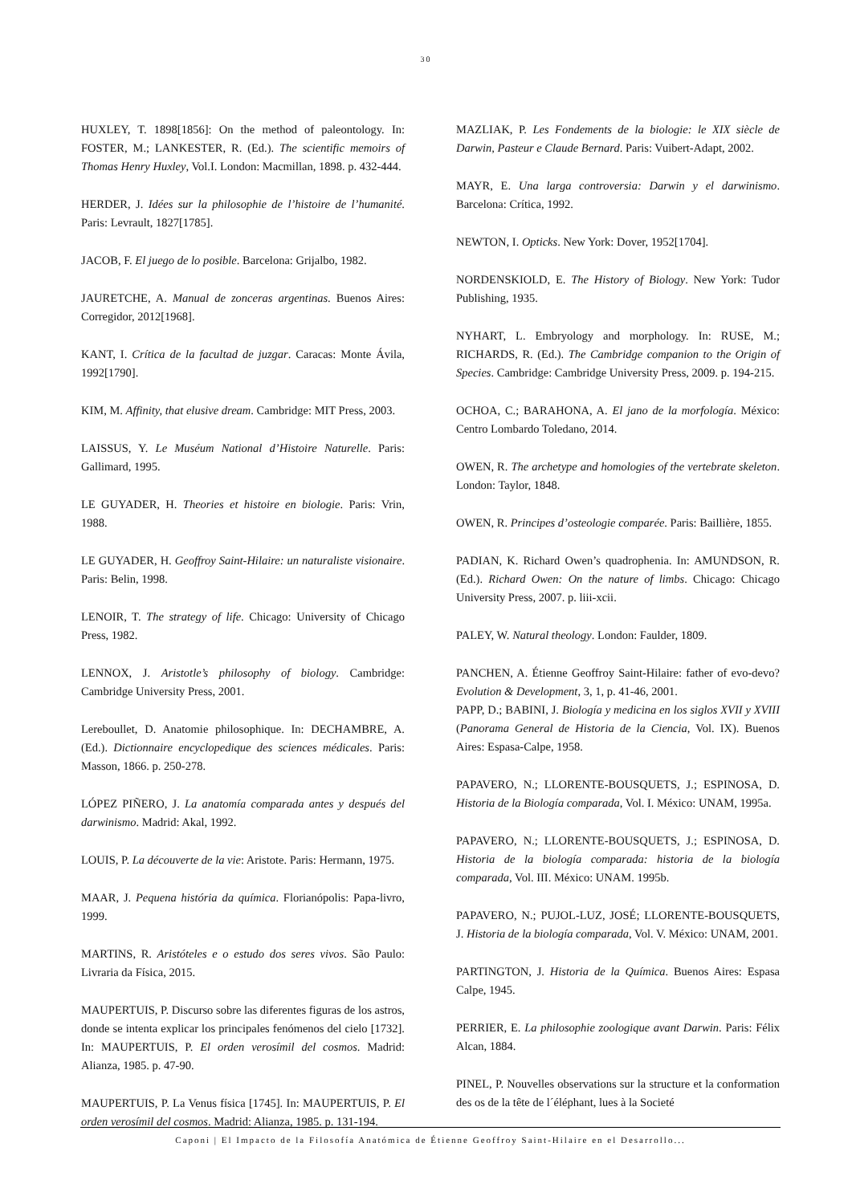30
HUXLEY, T. 1898[1856]: On the method of paleontology. In: FOSTER, M.; LANKESTER, R. (Ed.). The scientific memoirs of Thomas Henry Huxley, Vol.I. London: Macmillan, 1898. p. 432-444.
HERDER, J. Idées sur la philosophie de l’histoire de l’humanité. Paris: Levrault, 1827[1785].
JACOB, F. El juego de lo posible. Barcelona: Grijalbo, 1982.
JAURETCHE, A. Manual de zonceras argentinas. Buenos Aires: Corregidor, 2012[1968].
KANT, I. Crítica de la facultad de juzgar. Caracas: Monte Ávila, 1992[1790].
KIM, M. Affinity, that elusive dream. Cambridge: MIT Press, 2003.
LAISSUS, Y. Le Muséum National d’Histoire Naturelle. Paris: Gallimard, 1995.
LE GUYADER, H. Theories et histoire en biologie. Paris: Vrin, 1988.
LE GUYADER, H. Geoffroy Saint-Hilaire: un naturaliste visionaire. Paris: Belin, 1998.
LENOIR, T. The strategy of life. Chicago: University of Chicago Press, 1982.
LENNOX, J. Aristotle’s philosophy of biology. Cambridge: Cambridge University Press, 2001.
Lereboullet, D. Anatomie philosophique. In: DECHAMBRE, A. (Ed.). Dictionnaire encyclopedique des sciences médicales. Paris: Masson, 1866. p. 250-278.
LÓPEZ PIÑERO, J. La anatomía comparada antes y después del darwinismo. Madrid: Akal, 1992.
LOUIS, P. La découverte de la vie: Aristote. Paris: Hermann, 1975.
MAAR, J. Pequena história da química. Florianópolis: Papa-livro, 1999.
MARTINS, R. Aristóteles e o estudo dos seres vivos. São Paulo: Livraria da Física, 2015.
MAUPERTUIS, P. Discurso sobre las diferentes figuras de los astros, donde se intenta explicar los principales fenómenos del cielo [1732]. In: MAUPERTUIS, P. El orden verosímil del cosmos. Madrid: Alianza, 1985. p. 47-90.
MAUPERTUIS, P. La Venus física [1745]. In: MAUPERTUIS, P. El orden verosímil del cosmos. Madrid: Alianza, 1985. p. 131-194.
MAZLIAK, P. Les Fondements de la biologie: le XIX siècle de Darwin, Pasteur e Claude Bernard. Paris: Vuibert-Adapt, 2002.
MAYR, E. Una larga controversia: Darwin y el darwinismo. Barcelona: Crítica, 1992.
NEWTON, I. Opticks. New York: Dover, 1952[1704].
NORDENSKIOLD, E. The History of Biology. New York: Tudor Publishing, 1935.
NYHART, L. Embryology and morphology. In: RUSE, M.; RICHARDS, R. (Ed.). The Cambridge companion to the Origin of Species. Cambridge: Cambridge University Press, 2009. p. 194-215.
OCHOA, C.; BARAHONA, A. El jano de la morfología. México: Centro Lombardo Toledano, 2014.
OWEN, R. The archetype and homologies of the vertebrate skeleton. London: Taylor, 1848.
OWEN, R. Principes d’osteologie comparée. Paris: Baillière, 1855.
PADIAN, K. Richard Owen’s quadrophenia. In: AMUNDSON, R. (Ed.). Richard Owen: On the nature of limbs. Chicago: Chicago University Press, 2007. p. liii-xcii.
PALEY, W. Natural theology. London: Faulder, 1809.
PANCHEN, A. Étienne Geoffroy Saint-Hilaire: father of evo-devo? Evolution & Development, 3, 1, p. 41-46, 2001.
PAPP, D.; BABINI, J. Biología y medicina en los siglos XVII y XVIII (Panorama General de Historia de la Ciencia, Vol. IX). Buenos Aires: Espasa-Calpe, 1958.
PAPAVERO, N.; LLORENTE-BOUSQUETS, J.; ESPINOSA, D. Historia de la Biología comparada, Vol. I. México: UNAM, 1995a.
PAPAVERO, N.; LLORENTE-BOUSQUETS, J.; ESPINOSA, D. Historia de la biología comparada: historia de la biología comparada, Vol. III. México: UNAM. 1995b.
PAPAVERO, N.; PUJOL-LUZ, JOSÉ; LLORENTE-BOUSQUETS, J. Historia de la biología comparada, Vol. V. México: UNAM, 2001.
PARTINGTON, J. Historia de la Química. Buenos Aires: Espasa Calpe, 1945.
PERRIER, E. La philosophie zoologique avant Darwin. Paris: Félix Alcan, 1884.
PINEL, P. Nouvelles observations sur la structure et la conformation des os de la tête de l´éléphant, lues à la Societé
Caponi | El Impacto de la Filosofía Anatómica de Étienne Geoffroy Saint-Hilaire en el Desarrollo...